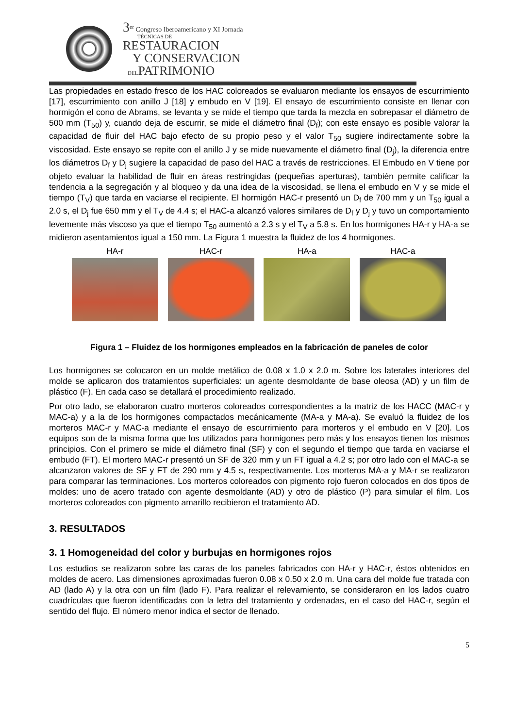3<sup>er</sup> Congreso Iberoamericano y XI Jornada
TÉCNICAS DE
RESTAURACION
Y CONSERVACION
DELPATRIMONIO
Las propiedades en estado fresco de los HAC coloreados se evaluaron mediante los ensayos de escurrimiento [17], escurrimiento con anillo J [18] y embudo en V [19]. El ensayo de escurrimiento consiste en llenar con hormigón el cono de Abrams, se levanta y se mide el tiempo que tarda la mezcla en sobrepasar el diámetro de 500 mm (T<sub>50</sub>) y, cuando deja de escurrir, se mide el diámetro final (D<sub>f</sub>); con este ensayo es posible valorar la capacidad de fluir del HAC bajo efecto de su propio peso y el valor T<sub>50</sub> sugiere indirectamente sobre la viscosidad. Este ensayo se repite con el anillo J y se mide nuevamente el diámetro final (D<sub>j</sub>), la diferencia entre los diámetros D<sub>f</sub> y D<sub>j</sub> sugiere la capacidad de paso del HAC a través de restricciones. El Embudo en V tiene por objeto evaluar la habilidad de fluir en áreas restringidas (pequeñas aperturas), también permite calificar la tendencia a la segregación y al bloqueo y da una idea de la viscosidad, se llena el embudo en V y se mide el tiempo (T<sub>V</sub>) que tarda en vaciarse el recipiente. El hormigón HAC-r presentó un D<sub>f</sub> de 700 mm y un T<sub>50</sub> igual a 2.0 s, el D<sub>j</sub> fue 650 mm y el T<sub>V</sub> de 4.4 s; el HAC-a alcanzó valores similares de D<sub>f</sub> y D<sub>j</sub> y tuvo un comportamiento levemente más viscoso ya que el tiempo T<sub>50</sub> aumentó a 2.3 s y el T<sub>V</sub> a 5.8 s. En los hormigones HA-r y HA-a se midieron asentamientos igual a 150 mm. La Figura 1 muestra la fluidez de los 4 hormigones.
HA-r HAC-r HA-a HAC-a
Figura 1 – Fluidez de los hormigones empleados en la fabricación de paneles de color
Los hormigones se colocaron en un molde metálico de 0.08 x 1.0 x 2.0 m. Sobre los laterales interiores del molde se aplicaron dos tratamientos superficiales: un agente desmoldante de base oleosa (AD) y un film de plástico (F). En cada caso se detallará el procedimiento realizado.
Por otro lado, se elaboraron cuatro morteros coloreados correspondientes a la matriz de los HACC (MAC-r y MAC-a) y a la de los hormigones compactados mecánicamente (MA-a y MA-a). Se evaluó la fluidez de los morteros MAC-r y MAC-a mediante el ensayo de escurrimiento para morteros y el embudo en V [20]. Los equipos son de la misma forma que los utilizados para hormigones pero más y los ensayos tienen los mismos principios. Con el primero se mide el diámetro final (SF) y con el segundo el tiempo que tarda en vaciarse el embudo (FT). El mortero MAC-r presentó un SF de 320 mm y un FT igual a 4.2 s; por otro lado con el MAC-a se alcanzaron valores de SF y FT de 290 mm y 4.5 s, respectivamente. Los morteros MA-a y MA-r se realizaron para comparar las terminaciones. Los morteros coloreados con pigmento rojo fueron colocados en dos tipos de moldes: uno de acero tratado con agente desmoldante (AD) y otro de plástico (P) para simular el film. Los morteros coloreados con pigmento amarillo recibieron el tratamiento AD.
3. RESULTADOS
3. 1 Homogeneidad del color y burbujas en hormigones rojos
Los estudios se realizaron sobre las caras de los paneles fabricados con HA-r y HAC-r, éstos obtenidos en moldes de acero. Las dimensiones aproximadas fueron 0.08 x 0.50 x 2.0 m. Una cara del molde fue tratada con AD (lado A) y la otra con un film (lado F). Para realizar el relevamiento, se consideraron en los lados cuatro cuadrículas que fueron identificadas con la letra del tratamiento y ordenadas, en el caso del HAC-r, según el sentido del flujo. El número menor indica el sector de llenado.
5